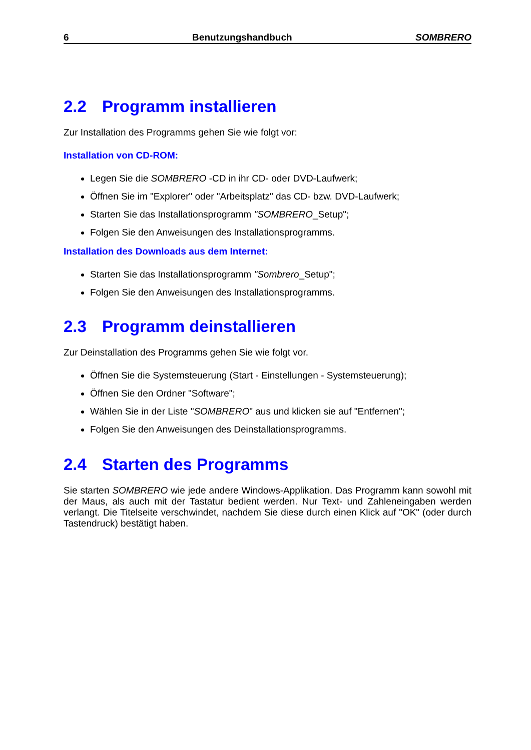6 Benutzungshandbuch SOMBRERO
2.2 Programm installieren
Zur Installation des Programms gehen Sie wie folgt vor:
Installation von CD-ROM:
Legen Sie die SOMBRERO -CD in ihr CD- oder DVD-Laufwerk;
Öffnen Sie im "Explorer" oder "Arbeitsplatz" das CD- bzw. DVD-Laufwerk;
Starten Sie das Installationsprogramm "SOMBRERO_Setup";
Folgen Sie den Anweisungen des Installationsprogramms.
Installation des Downloads aus dem Internet:
Starten Sie das Installationsprogramm "Sombrero_Setup";
Folgen Sie den Anweisungen des Installationsprogramms.
2.3 Programm deinstallieren
Zur Deinstallation des Programms gehen Sie wie folgt vor.
Öffnen Sie die Systemsteuerung (Start - Einstellungen - Systemsteuerung);
Öffnen Sie den Ordner "Software";
Wählen Sie in der Liste "SOMBRERO" aus und klicken sie auf "Entfernen";
Folgen Sie den Anweisungen des Deinstallationsprogramms.
2.4 Starten des Programms
Sie starten SOMBRERO wie jede andere Windows-Applikation. Das Programm kann sowohl mit der Maus, als auch mit der Tastatur bedient werden. Nur Text- und Zahleneingaben werden verlangt. Die Titelseite verschwindet, nachdem Sie diese durch einen Klick auf "OK" (oder durch Tastendruck) bestätigt haben.